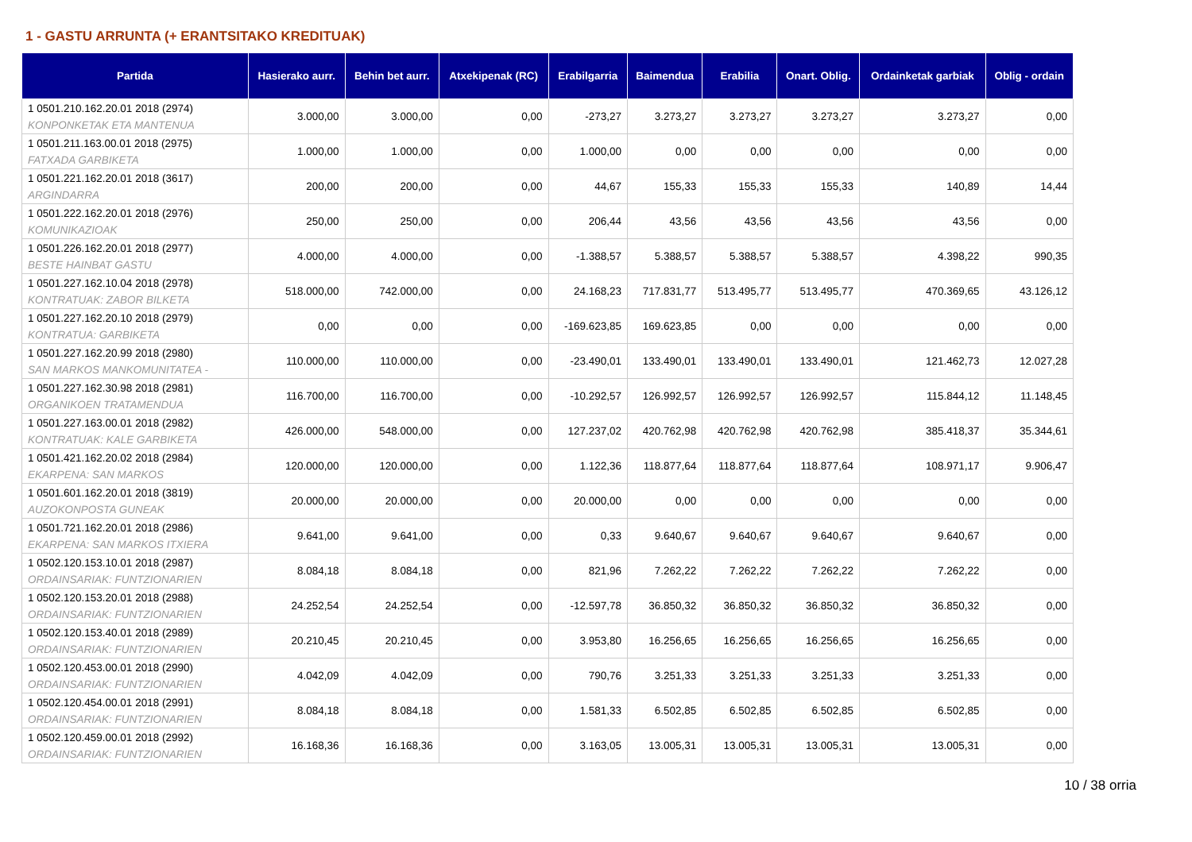1 - GASTU ARRUNTA (+ ERANTSITAKO KREDITUAK)
| Partida | Hasierako aurr. | Behin bet aurr. | Atxekipenak (RC) | Erabilgarria | Baimendua | Erabilia | Onart. Oblig. | Ordainketak garbiak | Oblig - ordain |
| --- | --- | --- | --- | --- | --- | --- | --- | --- | --- |
| 1 0501.210.162.20.01 2018 (2974) KONPONKETAK ETA MANTENUA | 3.000,00 | 3.000,00 | 0,00 | -273,27 | 3.273,27 | 3.273,27 | 3.273,27 | 3.273,27 | 0,00 |
| 1 0501.211.163.00.01 2018 (2975) FATXADA GARBIKETA | 1.000,00 | 1.000,00 | 0,00 | 1.000,00 | 0,00 | 0,00 | 0,00 | 0,00 | 0,00 |
| 1 0501.221.162.20.01 2018 (3617) ARGINDARRA | 200,00 | 200,00 | 0,00 | 44,67 | 155,33 | 155,33 | 155,33 | 140,89 | 14,44 |
| 1 0501.222.162.20.01 2018 (2976) KOMUNIKAZIOAK | 250,00 | 250,00 | 0,00 | 206,44 | 43,56 | 43,56 | 43,56 | 43,56 | 0,00 |
| 1 0501.226.162.20.01 2018 (2977) BESTE HAINBAT GASTU | 4.000,00 | 4.000,00 | 0,00 | -1.388,57 | 5.388,57 | 5.388,57 | 5.388,57 | 4.398,22 | 990,35 |
| 1 0501.227.162.10.04 2018 (2978) KONTRATUAK: ZABOR BILKETA | 518.000,00 | 742.000,00 | 0,00 | 24.168,23 | 717.831,77 | 513.495,77 | 513.495,77 | 470.369,65 | 43.126,12 |
| 1 0501.227.162.20.10 2018 (2979) KONTRATUA: GARBIKETA | 0,00 | 0,00 | 0,00 | -169.623,85 | 169.623,85 | 0,00 | 0,00 | 0,00 | 0,00 |
| 1 0501.227.162.20.99 2018 (2980) SAN MARKOS MANKOMUNITATEA - | 110.000,00 | 110.000,00 | 0,00 | -23.490,01 | 133.490,01 | 133.490,01 | 133.490,01 | 121.462,73 | 12.027,28 |
| 1 0501.227.162.30.98 2018 (2981) ORGANIKOEN TRATAMENDUA | 116.700,00 | 116.700,00 | 0,00 | -10.292,57 | 126.992,57 | 126.992,57 | 126.992,57 | 115.844,12 | 11.148,45 |
| 1 0501.227.163.00.01 2018 (2982) KONTRATUAK: KALE GARBIKETA | 426.000,00 | 548.000,00 | 0,00 | 127.237,02 | 420.762,98 | 420.762,98 | 420.762,98 | 385.418,37 | 35.344,61 |
| 1 0501.421.162.20.02 2018 (2984) EKARPENA: SAN MARKOS | 120.000,00 | 120.000,00 | 0,00 | 1.122,36 | 118.877,64 | 118.877,64 | 118.877,64 | 108.971,17 | 9.906,47 |
| 1 0501.601.162.20.01 2018 (3819) AUZOKONPOSTA GUNEAK | 20.000,00 | 20.000,00 | 0,00 | 20.000,00 | 0,00 | 0,00 | 0,00 | 0,00 | 0,00 |
| 1 0501.721.162.20.01 2018 (2986) EKARPENA: SAN MARKOS ITXIERA | 9.641,00 | 9.641,00 | 0,00 | 0,33 | 9.640,67 | 9.640,67 | 9.640,67 | 9.640,67 | 0,00 |
| 1 0502.120.153.10.01 2018 (2987) ORDAINSARIAK: FUNTZIONARIEN | 8.084,18 | 8.084,18 | 0,00 | 821,96 | 7.262,22 | 7.262,22 | 7.262,22 | 7.262,22 | 0,00 |
| 1 0502.120.153.20.01 2018 (2988) ORDAINSARIAK: FUNTZIONARIEN | 24.252,54 | 24.252,54 | 0,00 | -12.597,78 | 36.850,32 | 36.850,32 | 36.850,32 | 36.850,32 | 0,00 |
| 1 0502.120.153.40.01 2018 (2989) ORDAINSARIAK: FUNTZIONARIEN | 20.210,45 | 20.210,45 | 0,00 | 3.953,80 | 16.256,65 | 16.256,65 | 16.256,65 | 16.256,65 | 0,00 |
| 1 0502.120.453.00.01 2018 (2990) ORDAINSARIAK: FUNTZIONARIEN | 4.042,09 | 4.042,09 | 0,00 | 790,76 | 3.251,33 | 3.251,33 | 3.251,33 | 3.251,33 | 0,00 |
| 1 0502.120.454.00.01 2018 (2991) ORDAINSARIAK: FUNTZIONARIEN | 8.084,18 | 8.084,18 | 0,00 | 1.581,33 | 6.502,85 | 6.502,85 | 6.502,85 | 6.502,85 | 0,00 |
| 1 0502.120.459.00.01 2018 (2992) ORDAINSARIAK: FUNTZIONARIEN | 16.168,36 | 16.168,36 | 0,00 | 3.163,05 | 13.005,31 | 13.005,31 | 13.005,31 | 13.005,31 | 0,00 |
10 / 38 orria